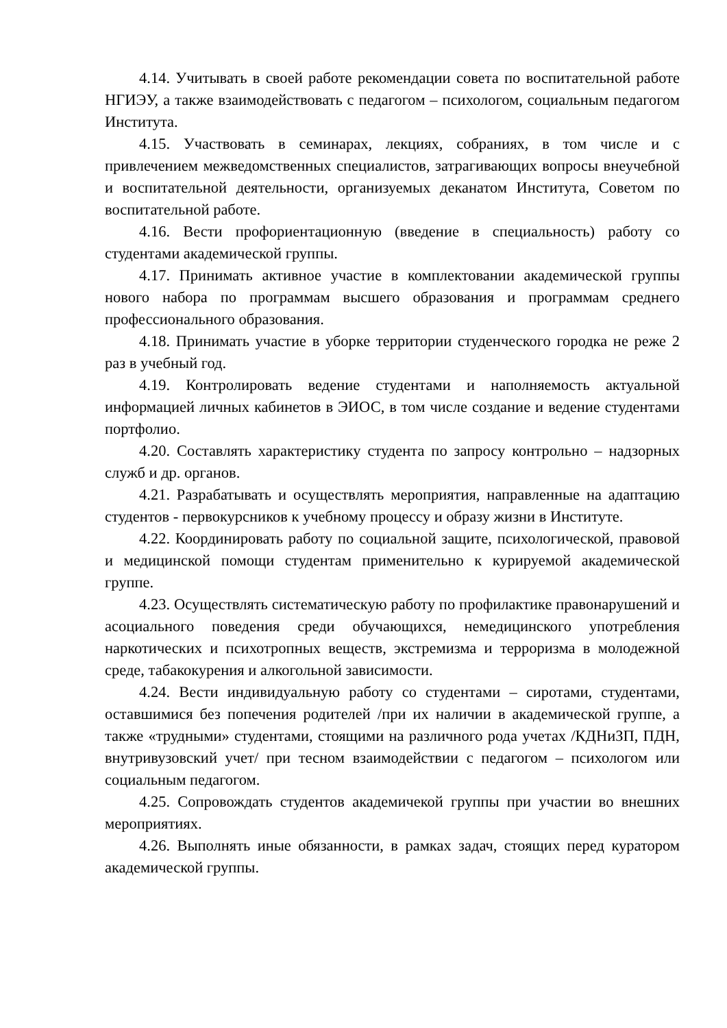4.14. Учитывать в своей работе рекомендации совета по воспитательной работе НГИЭУ, а также взаимодействовать с педагогом – психологом, социальным педагогом Института.
4.15. Участвовать в семинарах, лекциях, собраниях, в том числе и с привлечением межведомственных специалистов, затрагивающих вопросы внеучебной и воспитательной деятельности, организуемых деканатом Института, Советом по воспитательной работе.
4.16. Вести профориентационную (введение в специальность) работу со студентами академической группы.
4.17. Принимать активное участие в комплектовании академической группы нового набора по программам высшего образования и программам среднего профессионального образования.
4.18. Принимать участие в уборке территории студенческого городка не реже 2 раз в учебный год.
4.19. Контролировать ведение студентами и наполняемость актуальной информацией личных кабинетов в ЭИОС, в том числе создание и ведение студентами портфолио.
4.20. Составлять характеристику студента по запросу контрольно – надзорных служб и др. органов.
4.21. Разрабатывать и осуществлять мероприятия, направленные на адаптацию студентов - первокурсников к учебному процессу и образу жизни в Институте.
4.22. Координировать работу по социальной защите, психологической, правовой и медицинской помощи студентам применительно к курируемой академической группе.
4.23. Осуществлять систематическую работу по профилактике правонарушений и асоциального поведения среди обучающихся, немедицинского употребления наркотических и психотропных веществ, экстремизма и терроризма в молодежной среде, табакокурения и алкогольной зависимости.
4.24. Вести индивидуальную работу со студентами – сиротами, студентами, оставшимися без попечения родителей /при их наличии в академической группе, а также «трудными» студентами, стоящими на различного рода учетах /КДНиЗП, ПДН, внутривузовский учет/ при тесном взаимодействии с педагогом – психологом или социальным педагогом.
4.25. Сопровождать студентов академичекой группы при участии во внешних мероприятиях.
4.26. Выполнять иные обязанности, в рамках задач, стоящих перед куратором академической группы.